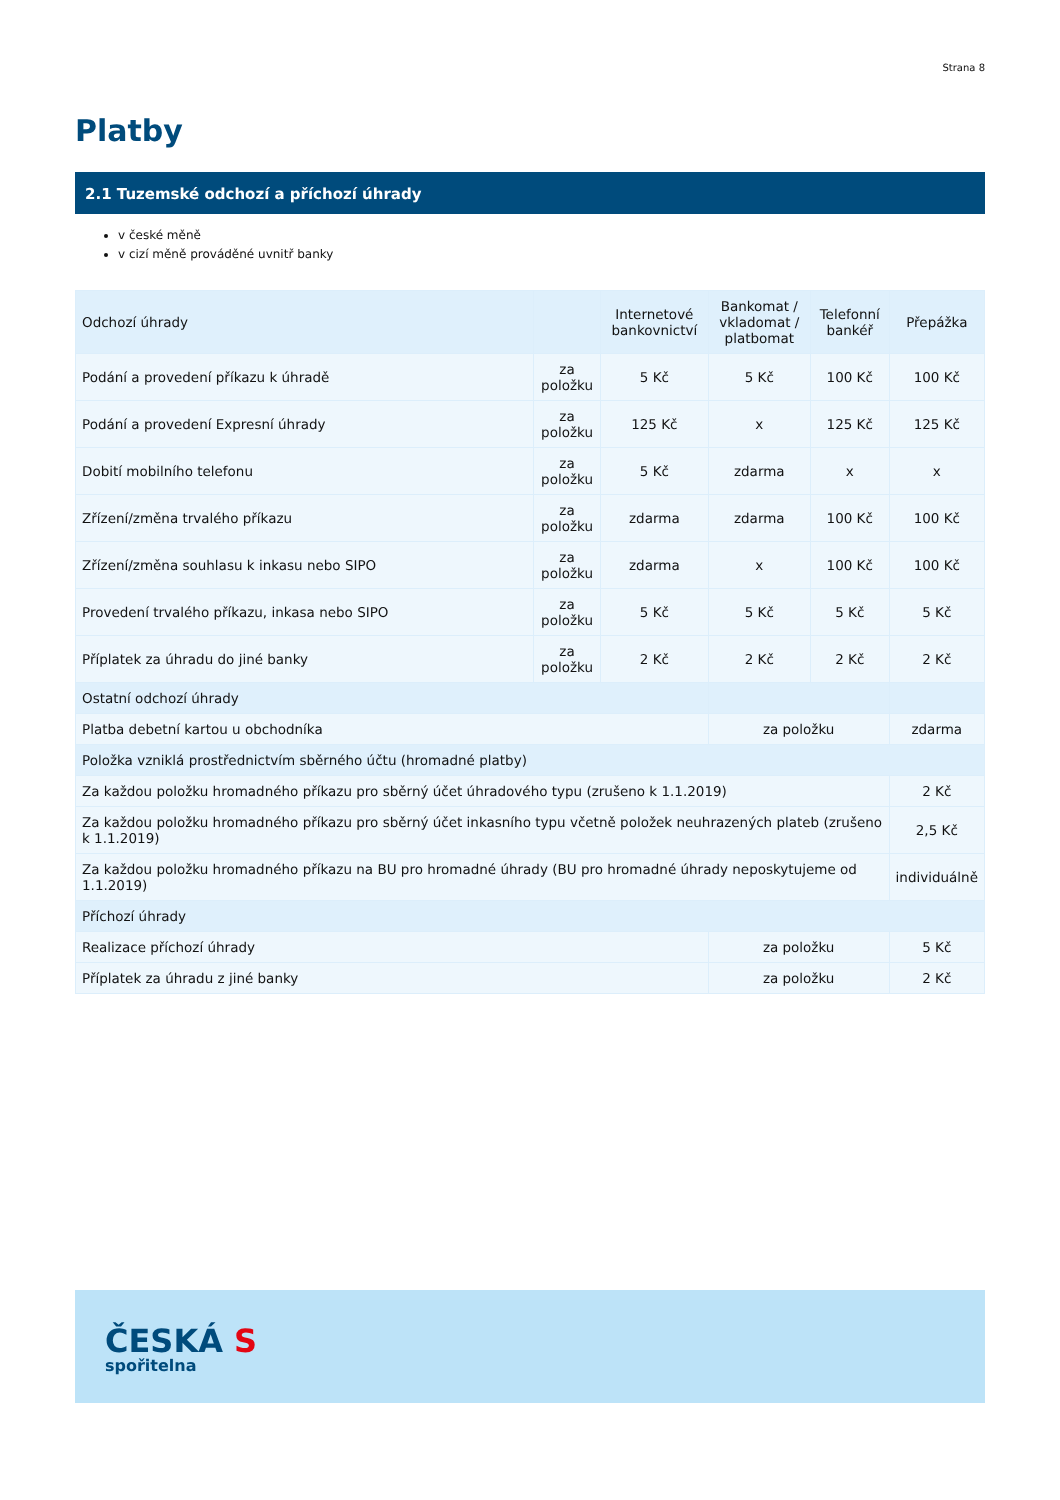Strana 8
Platby
2.1 Tuzemské odchozí a příchozí úhrady
v české měně
v cizí měně prováděné uvnitř banky
| Odchozí úhrady | | Internetové bankovnictví | Bankomat / vkladomat / platbomat | Telefonní bankéř | Přepážka |
| Podání a provedení příkazu k úhradě | za položku | 5 Kč | 5 Kč | 100 Kč | 100 Kč |
| Podání a provedení Expresní úhrady | za položku | 125 Kč | x | 125 Kč | 125 Kč |
| Dobití mobilního telefonu | za položku | 5 Kč | zdarma | x | x |
| Zřízení/změna trvalého příkazu | za položku | zdarma | zdarma | 100 Kč | 100 Kč |
| Zřízení/změna souhlasu k inkasu nebo SIPO | za položku | zdarma | x | 100 Kč | 100 Kč |
| Provedení trvalého příkazu, inkasa nebo SIPO | za položku | 5 Kč | 5 Kč | 5 Kč | 5 Kč |
| Příplatek za úhradu do jiné banky | za položku | 2 Kč | 2 Kč | 2 Kč | 2 Kč |
| Ostatní odchozí úhrady | | | | | |
| Platba debetní kartou u obchodníka | | | za položku | | zdarma |
| Položka vzniklá prostřednictvím sběrného účtu (hromadné platby) | | | | | |
| Za každou položku hromadného příkazu pro sběrný účet úhradového typu (zrušeno k 1.1.2019) | | | | | 2 Kč |
| Za každou položku hromadného příkazu pro sběrný účet inkasního typu včetně položek neuhrazených plateb (zrušeno k 1.1.2019) | | | | | 2,5 Kč |
| Za každou položku hromadného příkazu na BU pro hromadné úhrady (BU pro hromadné úhrady neposkytujeme od 1.1.2019) | | | | | individuálně |
| Příchozí úhrady | | | | | |
| Realizace příchozí úhrady | | | za položku | | 5 Kč |
| Příplatek za úhradu z jiné banky | | | za položku | | 2 Kč |
ČESKÁ S
spořitelna